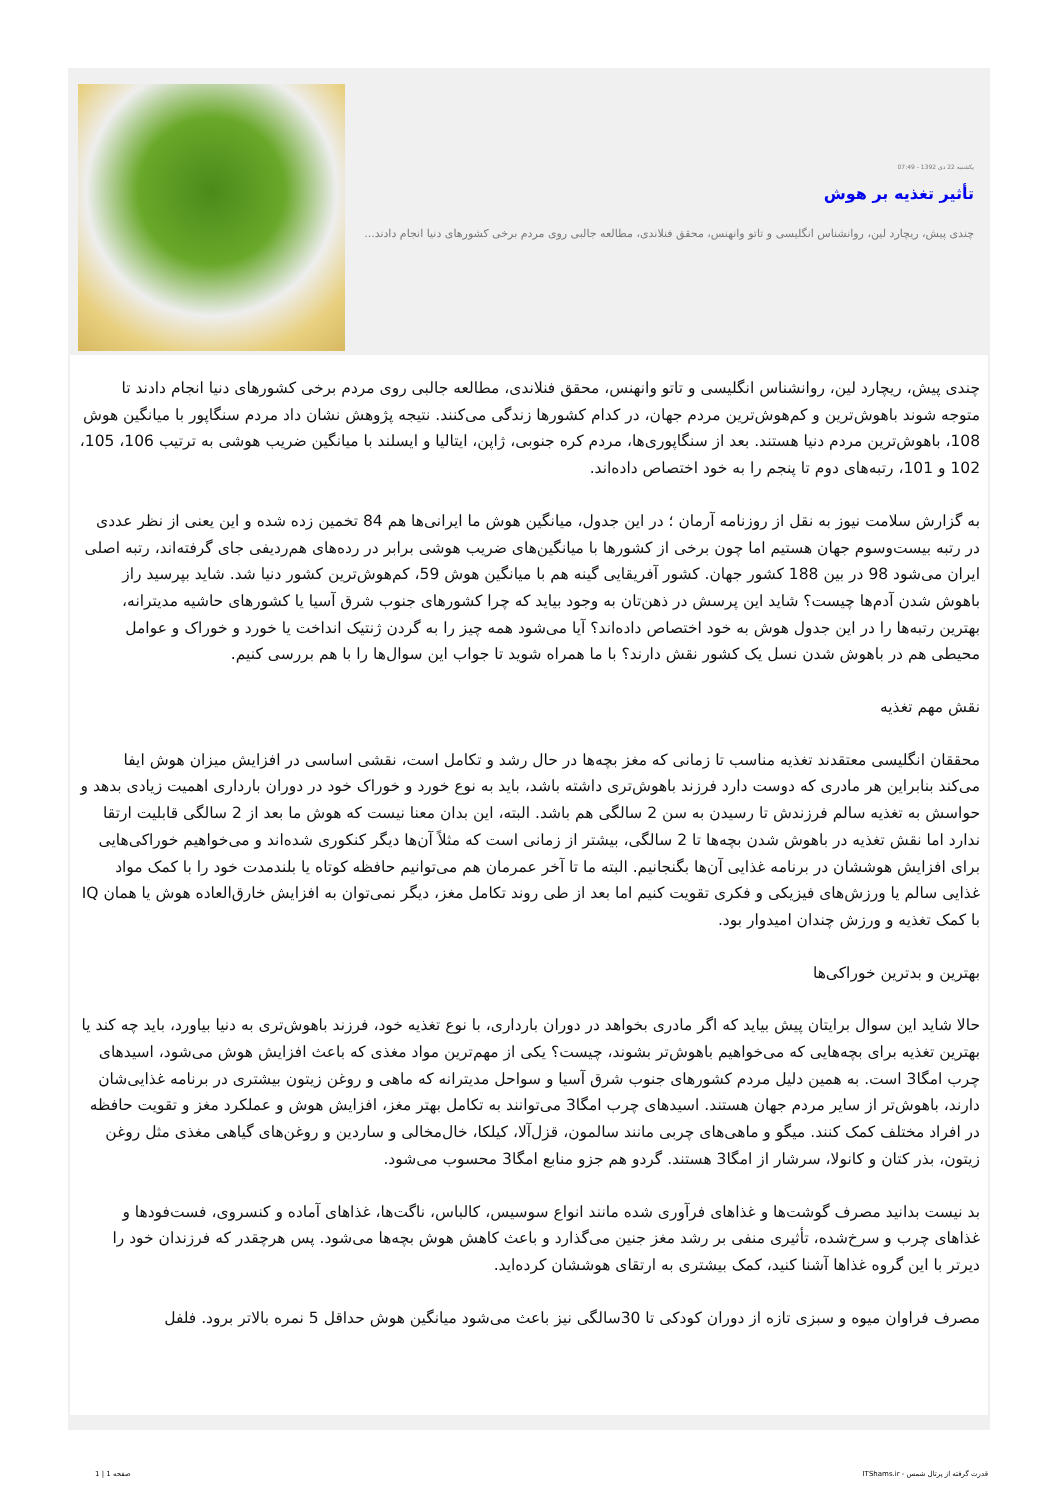یکشنبه 22 دی 1392 - 07:49
تأثیر تغذیه بر هوش
چندی پیش، ریچارد لین، روانشناس انگلیسی و تاتو وانهنس، محقق فنلاندی، مطالعه جالبی روی مردم برخی کشورهای دنیا انجام دادند...
چندی پیش، ریچارد لین، روانشناس انگلیسی و تاتو وانهنس، محقق فنلاندی، مطالعه جالبی روی مردم برخی کشورهای دنیا انجام دادند تا متوجه شوند باهوش‌ترین و کم‌هوش‌ترین مردم جهان، در کدام کشورها زندگی می‌کنند. نتیجه پژوهش نشان داد مردم سنگاپور با میانگین هوش 108، باهوش‌ترین مردم دنیا هستند. بعد از سنگاپوری‌ها، مردم کره جنوبی، ژاپن، ایتالیا و ایسلند با میانگین ضریب هوشی به ترتیب 106، 105، 102 و 101، رتبه‌های دوم تا پنجم را به خود اختصاص داده‌اند.
به گزارش سلامت نیوز به نقل از روزنامه آرمان ؛ در این جدول، میانگین هوش ما ایرانی‌ها هم 84 تخمین زده شده و این یعنی از نظر عددی در رتبه بیست‌وسوم جهان هستیم اما چون برخی از کشورها با میانگین‌های ضریب هوشی برابر در رده‌های هم‌ردیفی جای گرفته‌اند، رتبه اصلی ایران می‌شود 98 در بین 188 کشور جهان. کشور آفریقایی گینه هم با میانگین هوش 59، کم‌هوش‌ترین کشور دنیا شد. شاید بپرسید راز باهوش شدن آدم‌ها چیست؟ شاید این پرسش در ذهن‌تان به وجود بیاید که چرا کشورهای جنوب شرق آسیا یا کشورهای حاشیه مدیترانه، بهترین رتبه‌ها را در این جدول هوش به خود اختصاص داده‌اند؟ آیا می‌شود همه چیز را به گردن ژنتیک انداخت یا خورد و خوراک و عوامل محیطی هم در باهوش شدن نسل یک کشور نقش دارند؟ با ما همراه شوید تا جواب این سوال‌ها را با هم بررسی کنیم.
نقش مهم تغذیه
محققان انگلیسی معتقدند تغذیه مناسب تا زمانی که مغز بچه‌ها در حال رشد و تکامل است، نقشی اساسی در افزایش میزان هوش ایفا می‌کند بنابراین هر مادری که دوست دارد فرزند باهوش‌تری داشته باشد، باید به نوع خورد و خوراک خود در دوران بارداری اهمیت زیادی بدهد و حواسش به تغذیه سالم فرزندش تا رسیدن به سن 2 سالگی هم باشد. البته، این بدان معنا نیست که هوش ما بعد از 2 سالگی قابلیت ارتقا ندارد اما نقش تغذیه در باهوش شدن بچه‌ها تا 2 سالگی، بیشتر از زمانی است که مثلاً آن‌ها دیگر کنکوری شده‌اند و می‌خواهیم خوراکی‌هایی برای افزایش هوششان در برنامه غذایی آن‌ها بگنجانیم. البته ما تا آخر عمرمان هم می‌توانیم حافظه کوتاه یا بلندمدت خود را با کمک مواد غذایی سالم یا ورزش‌های فیزیکی و فکری تقویت کنیم اما بعد از طی روند تکامل مغز، دیگر نمی‌توان به افزایش خارق‌العاده هوش یا همان IQ با کمک تغذیه و ورزش چندان امیدوار بود.
بهترین و بدترین خوراکی‌ها
حالا شاید این سوال برایتان پیش بیاید که اگر مادری بخواهد در دوران بارداری، با نوع تغذیه خود، فرزند باهوش‌تری به دنیا بیاورد، باید چه کند یا بهترین تغذیه برای بچه‌هایی که می‌خواهیم باهوش‌تر بشوند، چیست؟ یکی از مهم‌ترین مواد مغذی که باعث افزایش هوش می‌شود، اسیدهای چرب امگا3 است. به همین دلیل مردم کشورهای جنوب شرق آسیا و سواحل مدیترانه که ماهی و روغن زیتون بیشتری در برنامه غذایی‌شان دارند، باهوش‌تر از سایر مردم جهان هستند. اسیدهای چرب امگا3 می‌توانند به تکامل بهتر مغز، افزایش هوش و عملکرد مغز و تقویت حافظه در افراد مختلف کمک کنند. میگو و ماهی‌های چربی مانند سالمون، قزل‌آلا، کیلکا، خال‌مخالی و ساردین و روغن‌های گیاهی مغذی مثل روغن زیتون، بذر کتان و کانولا، سرشار از امگا3 هستند. گردو هم جزو منابع امگا3 محسوب می‌شود.
بد نیست بدانید مصرف گوشت‌ها و غذاهای فرآوری شده مانند انواع سوسیس، کالباس، ناگت‌ها، غذاهای آماده و کنسروی، فست‌فودها و غذاهای چرب و سرخ‌شده، تأثیری منفی بر رشد مغز جنین می‌گذارد و باعث کاهش هوش بچه‌ها می‌شود. پس هرچقدر که فرزندان خود را دیرتر با این گروه غذاها آشنا کنید، کمک بیشتری به ارتقای هوششان کرده‌اید.
مصرف فراوان میوه و سبزی تازه از دوران کودکی تا 30سالگی نیز باعث می‌شود میانگین هوش حداقل 5 نمره بالاتر برود. فلفل
قدرت گرفته از پرتال شمس - ITShams.ir صفحه 1 | 1